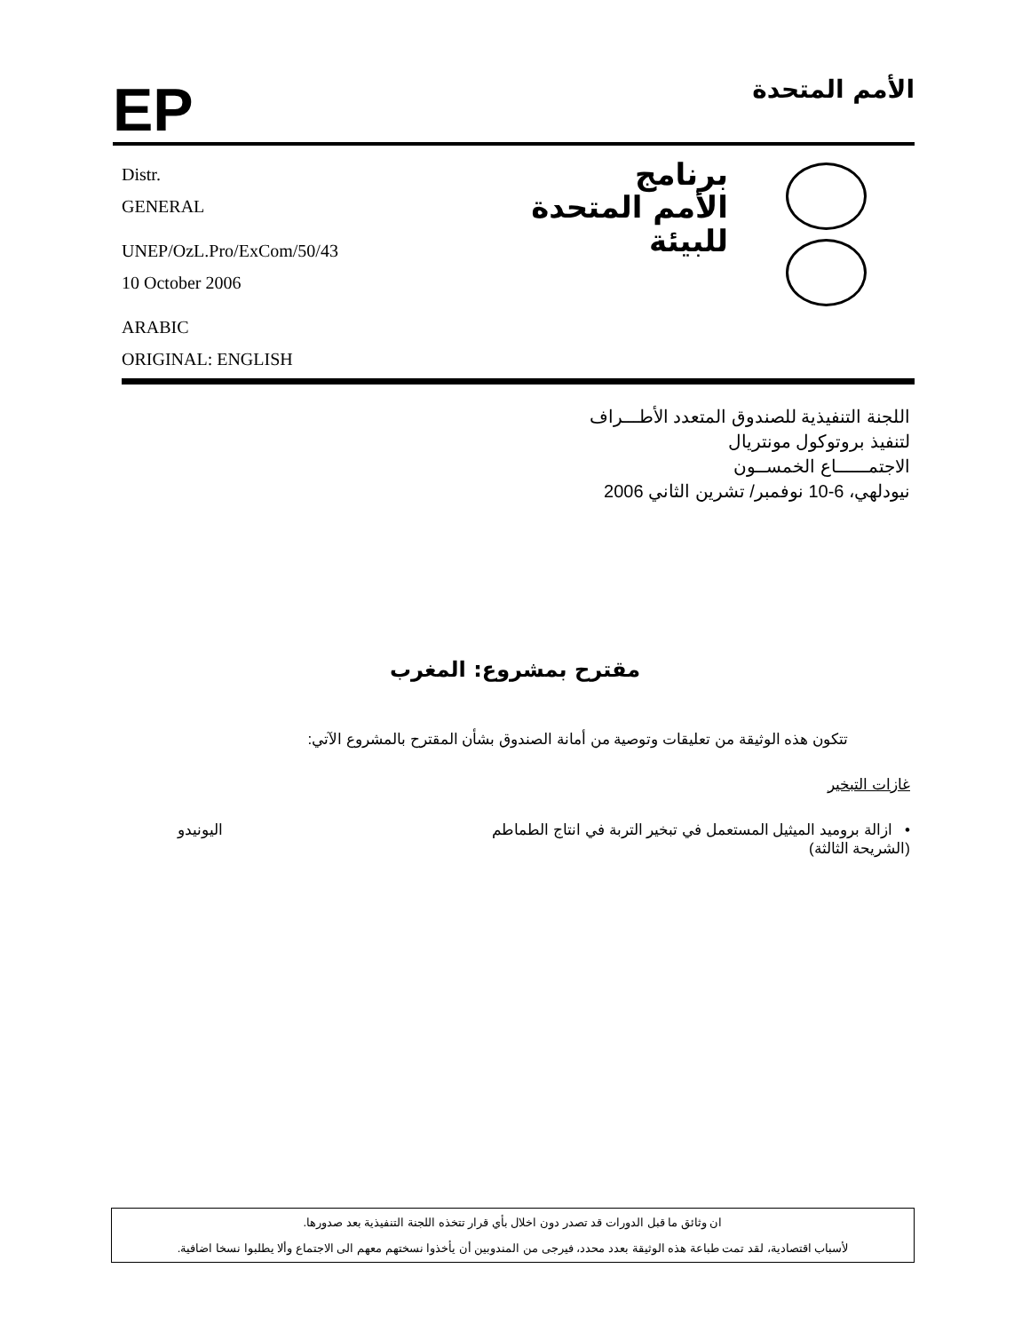EP
الأمم المتحدة
Distr.
GENERAL
UNEP/OzL.Pro/ExCom/50/43
10 October 2006
ARABIC
ORIGINAL: ENGLISH
برنامج
الأمم المتحدة
للبيئة
اللجنة التنفيذية للصندوق المتعدد الأطـــراف
لتنفيذ بروتوكول مونتريال
الاجتمــــــاع الخمســون
نيودلهي، 6-10 نوفمبر/ تشرين الثاني 2006
مقترح بمشروع: المغرب
تتكون هذه الوثيقة من تعليقات وتوصية من أمانة الصندوق بشأن المقترح بالمشروع الآتي:
غازات التبخير
• ازالة بروميد الميثيل المستعمل في تبخير التربة في انتاج الطماطم
(الشريحة الثالثة) اليونيدو
ان وثائق ما قبل الدورات قد تصدر دون اخلال بأي قرار تتخذه اللجنة التنفيذية بعد صدورها.
لأسباب اقتصادية، لقد تمت طباعة هذه الوثيقة بعدد محدد، فيرجى من المندوبين أن يأخذوا نسختهم معهم الى الاجتماع وألا يطلبوا نسخا اضافية.